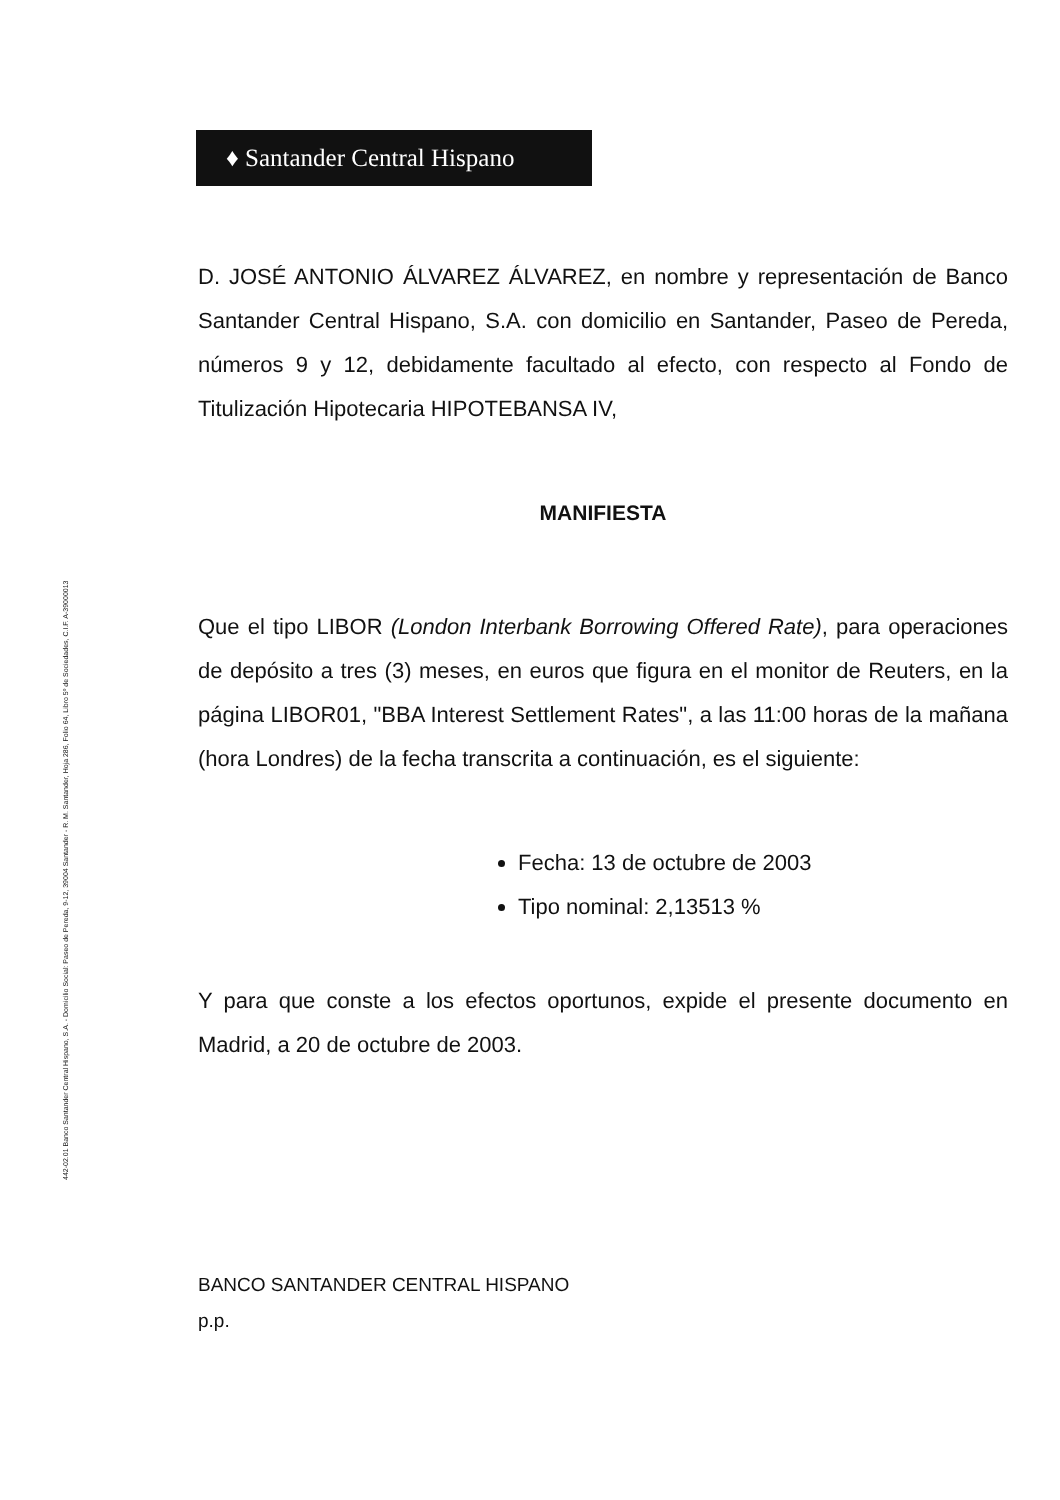♦ Santander Central Hispano
442-02.01 Banco Santander Central Hispano, S.A. - Domicilio Social: Paseo de Pereda, 9-12, 39004 Santander - R. M. Santander, Hoja 286, Folio 64, Libro 5º de Sociedades, C.I.F. A-39000013
D. JOSÉ ANTONIO ÁLVAREZ ÁLVAREZ, en nombre y representación de Banco Santander Central Hispano, S.A. con domicilio en Santander, Paseo de Pereda, números 9 y 12, debidamente facultado al efecto, con respecto al Fondo de Titulización Hipotecaria HIPOTEBANSA IV,
MANIFIESTA
Que el tipo LIBOR (London Interbank Borrowing Offered Rate), para operaciones de depósito a tres (3) meses, en euros que figura en el monitor de Reuters, en la página LIBOR01, "BBA Interest Settlement Rates", a las 11:00 horas de la mañana (hora Londres) de la fecha transcrita a continuación, es el siguiente:
Fecha: 13 de octubre de 2003
Tipo nominal: 2,13513 %
Y para que conste a los efectos oportunos, expide el presente documento en Madrid, a 20 de octubre de 2003.
BANCO SANTANDER CENTRAL HISPANO
p.p.